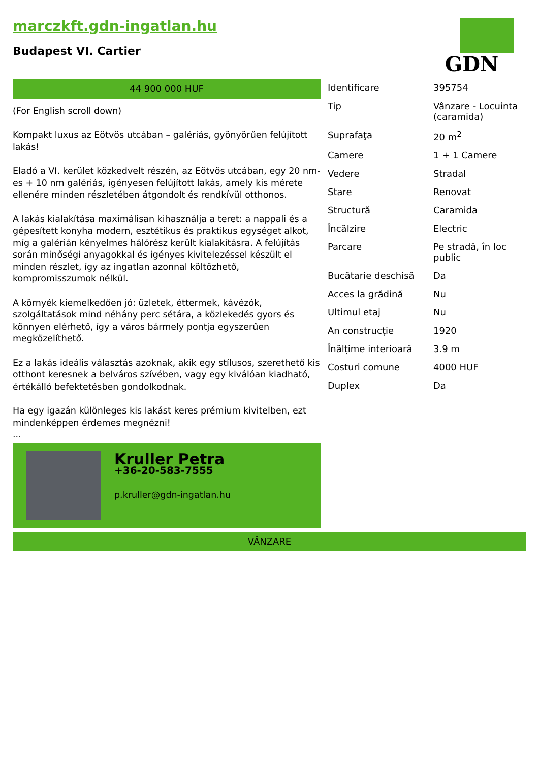marczkft.gdn-ingatlan.hu
Budapest VI. Cartier
GDN
44 900 000 HUF
(For English scroll down)
Kompakt luxus az Eötvös utcában – galériás, gyönyörűen felújított lakás!
Eladó a VI. kerület közkedvelt részén, az Eötvös utcában, egy 20 nm-es + 10 nm galériás, igényesen felújított lakás, amely kis mérete ellenére minden részletében átgondolt és rendkívül otthonos.
A lakás kialakítása maximálisan kihasználja a teret: a nappali és a gépesített konyha modern, esztétikus és praktikus egységet alkot, míg a galérián kényelmes hálórész került kialakításra. A felújítás során minőségi anyagokkal és igényes kivitelezéssel készült el minden részlet, így az ingatlan azonnal költözhető, kompromisszumok nélkül.
A környék kiemelkedően jó: üzletek, éttermek, kávézók, szolgáltatások mind néhány perc sétára, a közlekedés gyors és könnyen elérhető, így a város bármely pontja egyszerűen megközelíthető.
Ez a lakás ideális választás azoknak, akik egy stílusos, szerethető kis otthont keresnek a belváros szívében, vagy egy kiválóan kiadható, értékálló befektetésben gondolkodnak.
Ha egy igazán különleges kis lakást keres prémium kivitelben, ezt mindenképpen érdemes megnézni!
...
Kruller Petra
+36-20-583-7555
p.kruller@gdn-ingatlan.hu
| Identificare | 395754 |
| Tip | Vânzare - Locuinta (caramida) |
| Suprafaţa | 20 m<sup>2</sup> |
| Camere | 1 + 1 Camere |
| Vedere | Stradal |
| Stare | Renovat |
| Structură | Caramida |
| Încălzire | Electric |
| Parcare | Pe stradă, în loc public |
| Bucătarie deschisă | Da |
| Acces la grădină | Nu |
| Ultimul etaj | Nu |
| An construcție | 1920 |
| Înălțime interioară | 3.9 m |
| Costuri comune | 4000 HUF |
| Duplex | Da |
VÂNZARE